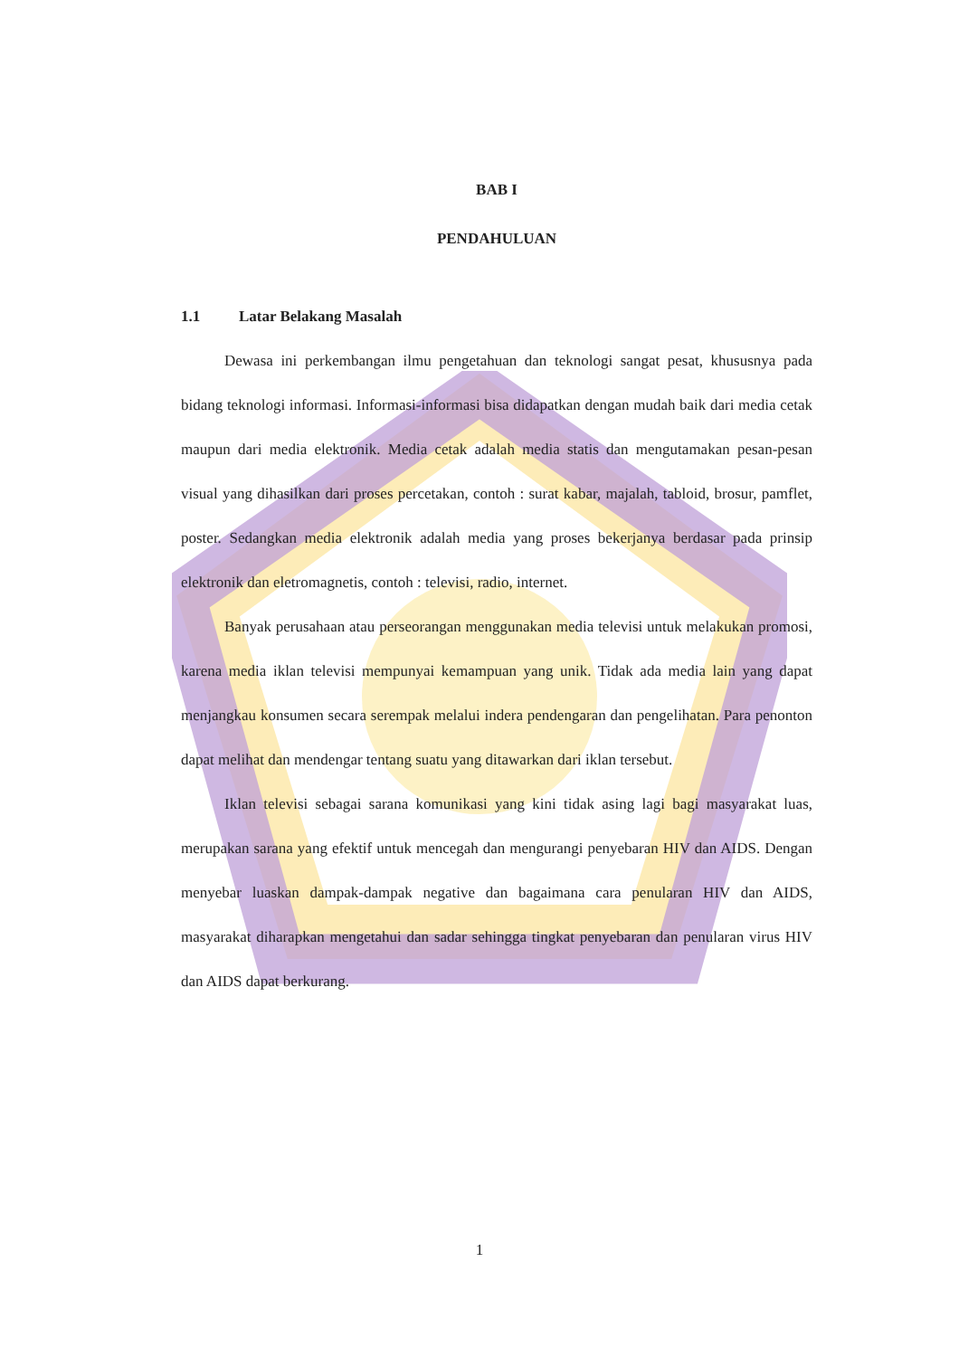BAB I
PENDAHULUAN
1.1 Latar Belakang Masalah
Dewasa ini perkembangan ilmu pengetahuan dan teknologi sangat pesat, khususnya pada bidang teknologi informasi. Informasi-informasi bisa didapatkan dengan mudah baik dari media cetak maupun dari media elektronik. Media cetak adalah media statis dan mengutamakan pesan-pesan visual yang dihasilkan dari proses percetakan, contoh : surat kabar, majalah, tabloid, brosur, pamflet, poster. Sedangkan media elektronik adalah media yang proses bekerjanya berdasar pada prinsip elektronik dan eletromagnetis, contoh : televisi, radio, internet.
Banyak perusahaan atau perseorangan menggunakan media televisi untuk melakukan promosi, karena media iklan televisi mempunyai kemampuan yang unik. Tidak ada media lain yang dapat menjangkau konsumen secara serempak melalui indera pendengaran dan pengelihatan. Para penonton dapat melihat dan mendengar tentang suatu yang ditawarkan dari iklan tersebut.
Iklan televisi sebagai sarana komunikasi yang kini tidak asing lagi bagi masyarakat luas, merupakan sarana yang efektif untuk mencegah dan mengurangi penyebaran HIV dan AIDS. Dengan menyebar luaskan dampak-dampak negative dan bagaimana cara penularan HIV dan AIDS, masyarakat diharapkan mengetahui dan sadar sehingga tingkat penyebaran dan penularan virus HIV dan AIDS dapat berkurang.
1